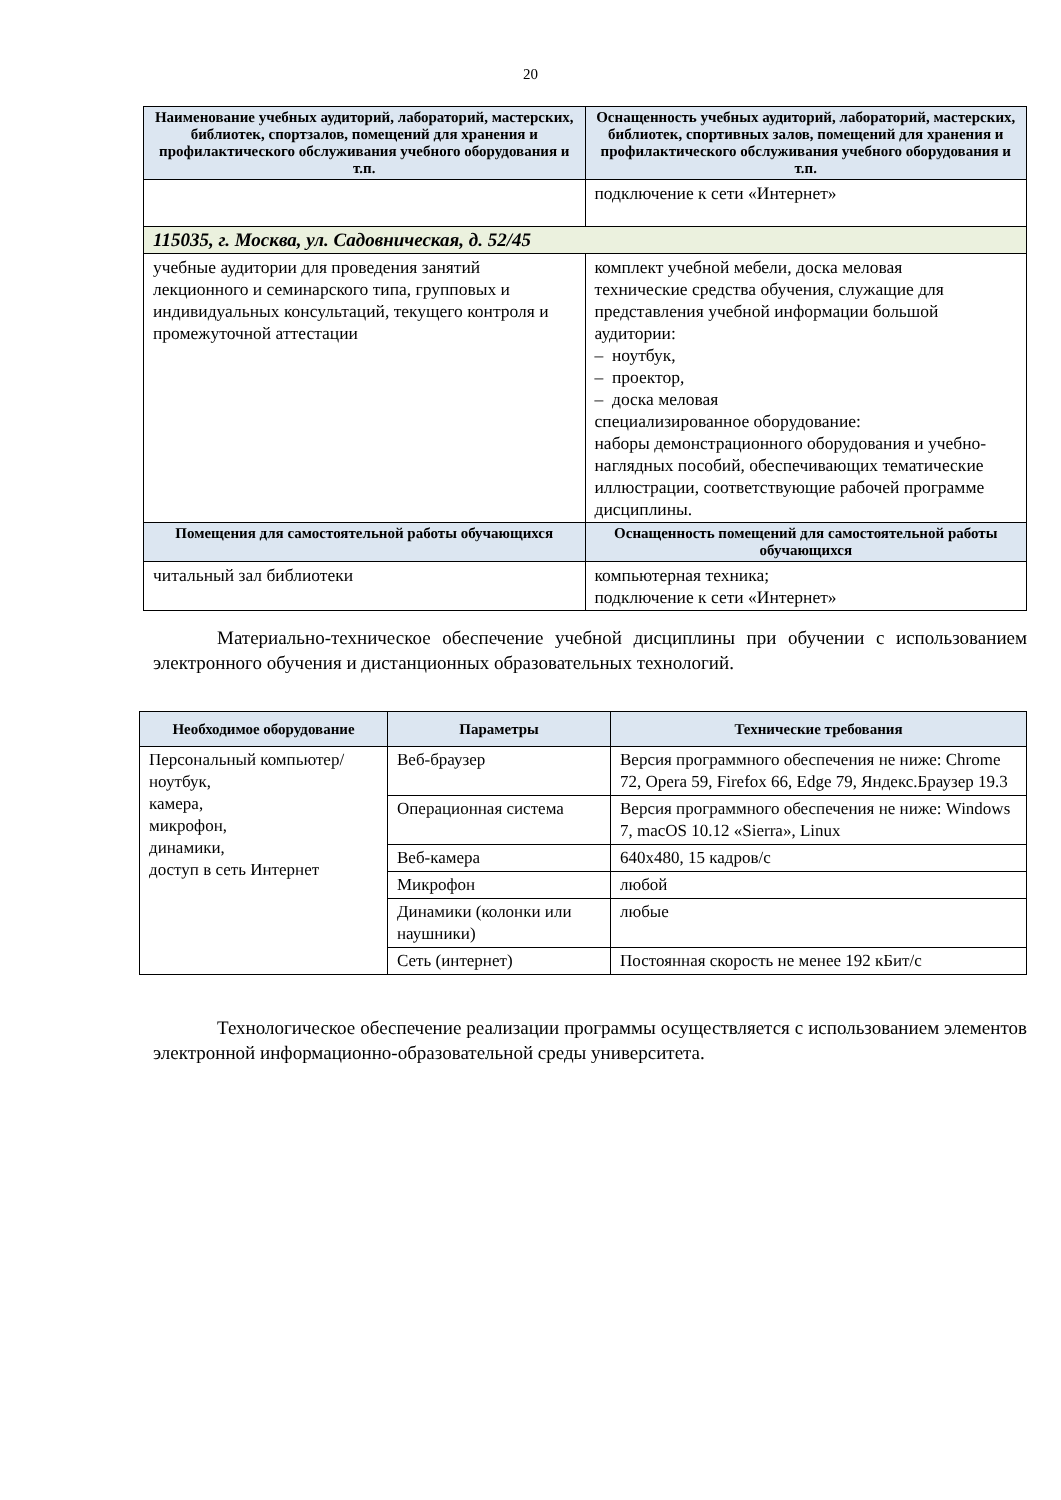20
| Наименование учебных аудиторий, лабораторий, мастерских, библиотек, спортзалов, помещений для хранения и профилактического обслуживания учебного оборудования и т.п. | Оснащенность учебных аудиторий, лабораторий, мастерских, библиотек, спортивных залов, помещений для хранения и профилактического обслуживания учебного оборудования и т.п. |
| --- | --- |
| | подключение к сети «Интернет» |
| 115035, г. Москва, ул. Садовническая, д. 52/45 | |
| учебные аудитории для проведения занятий лекционного и семинарского типа, групповых и индивидуальных консультаций, текущего контроля и промежуточной аттестации | комплект учебной мебели, доска меловая технические средства обучения, служащие для представления учебной информации большой аудитории: – ноутбук, – проектор, – доска меловая специализированное оборудование: наборы демонстрационного оборудования и учебно-наглядных пособий, обеспечивающих тематические иллюстрации, соответствующие рабочей программе дисциплины. |
| Помещения для самостоятельной работы обучающихся | Оснащенность помещений для самостоятельной работы обучающихся |
| читальный зал библиотеки | компьютерная техника; подключение к сети «Интернет» |
Материально-техническое обеспечение учебной дисциплины при обучении с использованием электронного обучения и дистанционных образовательных технологий.
| Необходимое оборудование | Параметры | Технические требования |
| --- | --- | --- |
| Персональный компьютер/ ноутбук, камера, микрофон, динамики, доступ в сеть Интернет | Веб-браузер | Версия программного обеспечения не ниже: Chrome 72, Opera 59, Firefox 66, Edge 79, Яндекс.Браузер 19.3 |
| | Операционная система | Версия программного обеспечения не ниже: Windows 7, macOS 10.12 «Sierra», Linux |
| | Веб-камера | 640х480, 15 кадров/с |
| | Микрофон | любой |
| | Динамики (колонки или наушники) | любые |
| | Сеть (интернет) | Постоянная скорость не менее 192 кБит/с |
Технологическое обеспечение реализации программы осуществляется с использованием элементов электронной информационно-образовательной среды университета.